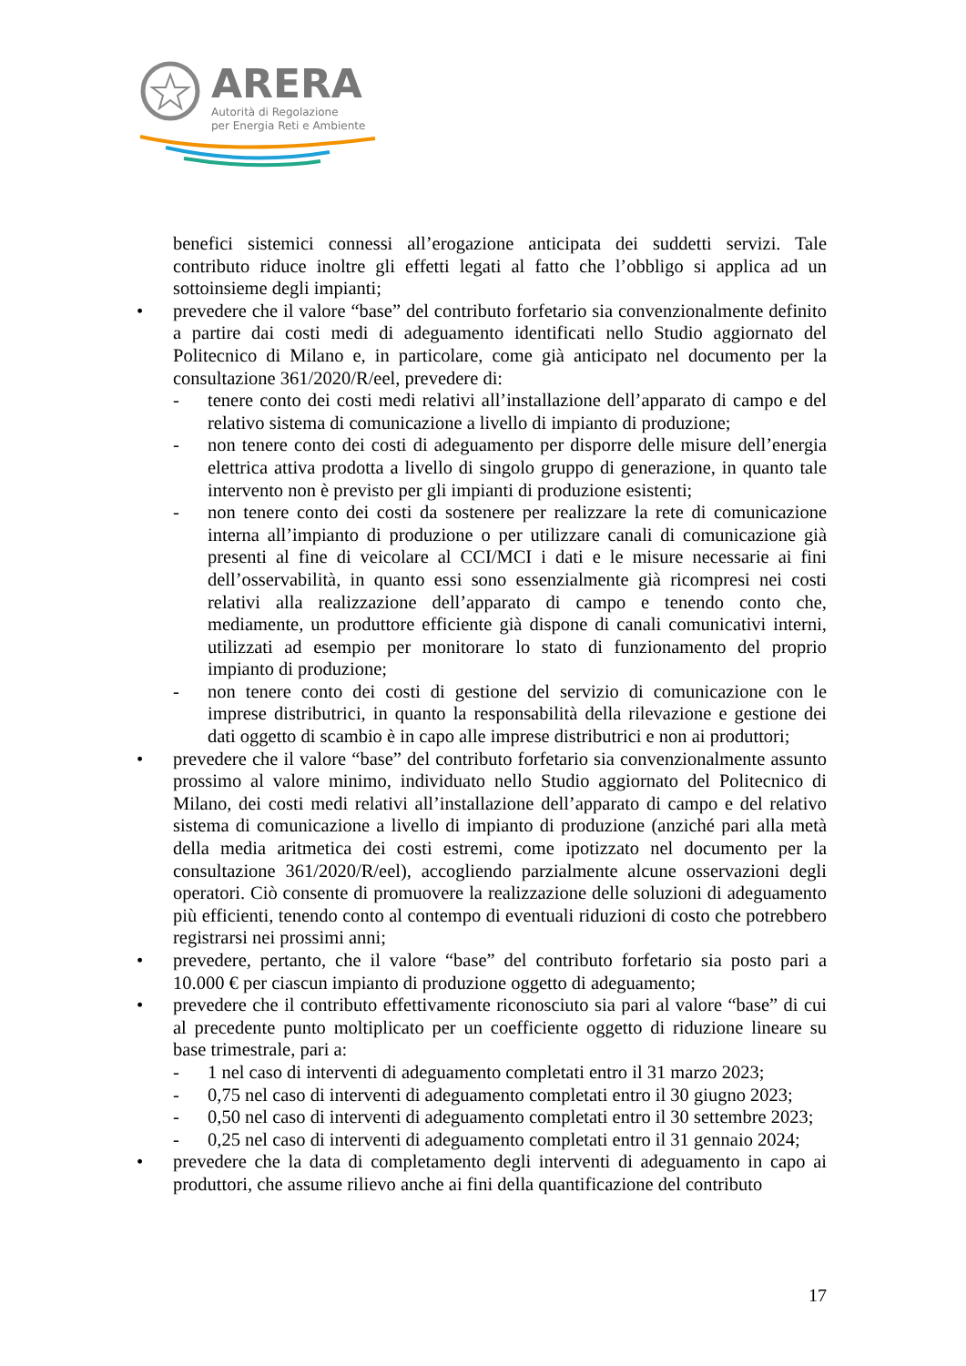ARERA
Autorità di Regolazione
per Energia Reti e Ambiente
benefici sistemici connessi all’erogazione anticipata dei suddetti servizi. Tale contributo riduce inoltre gli effetti legati al fatto che l’obbligo si applica ad un sottoinsieme degli impianti;
• prevedere che il valore “base” del contributo forfetario sia convenzionalmente definito a partire dai costi medi di adeguamento identificati nello Studio aggiornato del Politecnico di Milano e, in particolare, come già anticipato nel documento per la consultazione 361/2020/R/eel, prevedere di:
- tenere conto dei costi medi relativi all’installazione dell’apparato di campo e del relativo sistema di comunicazione a livello di impianto di produzione;
- non tenere conto dei costi di adeguamento per disporre delle misure dell’energia elettrica attiva prodotta a livello di singolo gruppo di generazione, in quanto tale intervento non è previsto per gli impianti di produzione esistenti;
- non tenere conto dei costi da sostenere per realizzare la rete di comunicazione interna all’impianto di produzione o per utilizzare canali di comunicazione già presenti al fine di veicolare al CCI/MCI i dati e le misure necessarie ai fini dell’osservabilità, in quanto essi sono essenzialmente già ricompresi nei costi relativi alla realizzazione dell’apparato di campo e tenendo conto che, mediamente, un produttore efficiente già dispone di canali comunicativi interni, utilizzati ad esempio per monitorare lo stato di funzionamento del proprio impianto di produzione;
- non tenere conto dei costi di gestione del servizio di comunicazione con le imprese distributrici, in quanto la responsabilità della rilevazione e gestione dei dati oggetto di scambio è in capo alle imprese distributrici e non ai produttori;
• prevedere che il valore “base” del contributo forfetario sia convenzionalmente assunto prossimo al valore minimo, individuato nello Studio aggiornato del Politecnico di Milano, dei costi medi relativi all’installazione dell’apparato di campo e del relativo sistema di comunicazione a livello di impianto di produzione (anziché pari alla metà della media aritmetica dei costi estremi, come ipotizzato nel documento per la consultazione 361/2020/R/eel), accogliendo parzialmente alcune osservazioni degli operatori. Ciò consente di promuovere la realizzazione delle soluzioni di adeguamento più efficienti, tenendo conto al contempo di eventuali riduzioni di costo che potrebbero registrarsi nei prossimi anni;
• prevedere, pertanto, che il valore “base” del contributo forfetario sia posto pari a 10.000 € per ciascun impianto di produzione oggetto di adeguamento;
• prevedere che il contributo effettivamente riconosciuto sia pari al valore “base” di cui al precedente punto moltiplicato per un coefficiente oggetto di riduzione lineare su base trimestrale, pari a:
- 1 nel caso di interventi di adeguamento completati entro il 31 marzo 2023;
- 0,75 nel caso di interventi di adeguamento completati entro il 30 giugno 2023;
- 0,50 nel caso di interventi di adeguamento completati entro il 30 settembre 2023;
- 0,25 nel caso di interventi di adeguamento completati entro il 31 gennaio 2024;
• prevedere che la data di completamento degli interventi di adeguamento in capo ai produttori, che assume rilievo anche ai fini della quantificazione del contributo
17